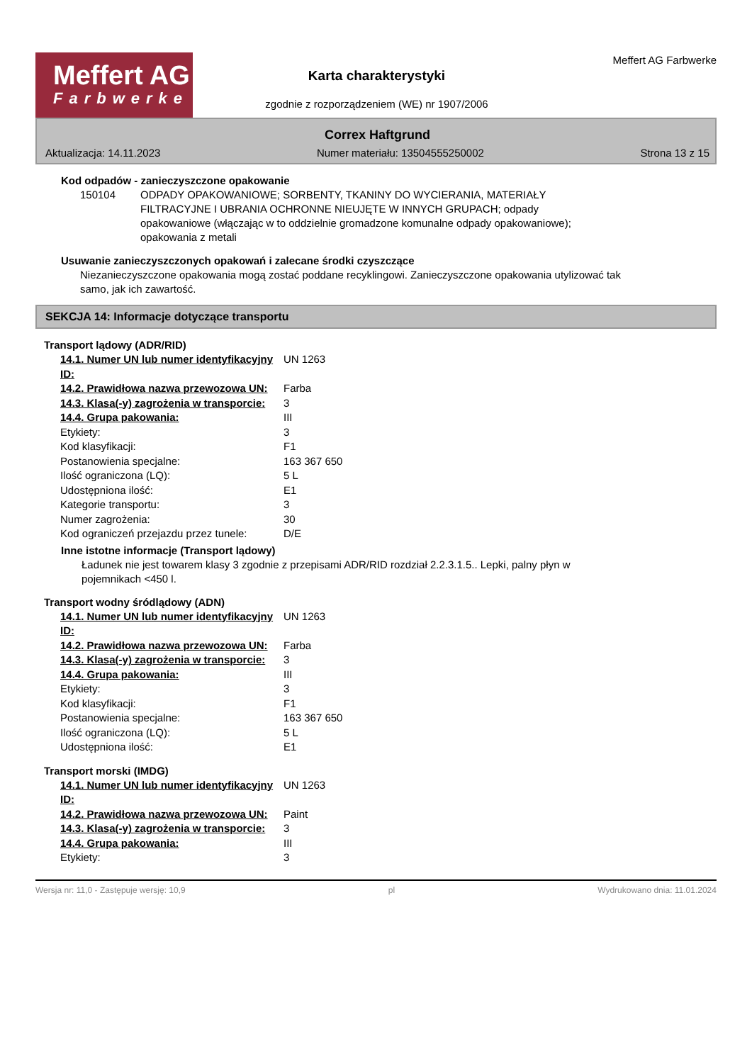Meffert AG
Farbwerke
Karta charakterystyki
zgodnie z rozporządzeniem (WE) nr 1907/2006
Meffert AG Farbwerke
Correx Haftgrund
Aktualizacja: 14.11.2023 Numer materiału: 13504555250002 Strona 13 z 15
Kod odpadów - zanieczyszczone opakowanie
150104 ODPADY OPAKOWANIOWE; SORBENTY, TKANINY DO WYCIERANIA, MATERIAŁY FILTRACYJNE I UBRANIA OCHRONNE NIEUJĘTE W INNYCH GRUPACH; odpady opakowaniowe (włączając w to oddzielnie gromadzone komunalne odpady opakowaniowe); opakowania z metali
Usuwanie zanieczyszczonych opakowań i zalecane środki czyszczące
Niezanieczyszczone opakowania mogą zostać poddane recyklingowi. Zanieczyszczone opakowania utylizować tak samo, jak ich zawartość.
SEKCJA 14: Informacje dotyczące transportu
Transport lądowy (ADR/RID)
| 14.1. Numer UN lub numer identyfikacyjny ID: | UN 1263 |
| 14.2. Prawidłowa nazwa przewozowa UN: | Farba |
| 14.3. Klasa(-y) zagrożenia w transporcie: | 3 |
| 14.4. Grupa pakowania: | III |
| Etykiety: | 3 |
| Kod klasyfikacji: | F1 |
| Postanowienia specjalne: | 163 367 650 |
| Ilość ograniczona (LQ): | 5 L |
| Udostępniona ilość: | E1 |
| Kategorie transportu: | 3 |
| Numer zagrożenia: | 30 |
| Kod ograniczeń przejazdu przez tunele: | D/E |
Inne istotne informacje (Transport lądowy)
Ładunek nie jest towarem klasy 3 zgodnie z przepisami ADR/RID rozdział 2.2.3.1.5.. Lepki, palny płyn w pojemnikach <450 l.
Transport wodny śródlądowy (ADN)
| 14.1. Numer UN lub numer identyfikacyjny ID: | UN 1263 |
| 14.2. Prawidłowa nazwa przewozowa UN: | Farba |
| 14.3. Klasa(-y) zagrożenia w transporcie: | 3 |
| 14.4. Grupa pakowania: | III |
| Etykiety: | 3 |
| Kod klasyfikacji: | F1 |
| Postanowienia specjalne: | 163 367 650 |
| Ilość ograniczona (LQ): | 5 L |
| Udostępniona ilość: | E1 |
Transport morski (IMDG)
| 14.1. Numer UN lub numer identyfikacyjny ID: | UN 1263 |
| 14.2. Prawidłowa nazwa przewozowa UN: | Paint |
| 14.3. Klasa(-y) zagrożenia w transporcie: | 3 |
| 14.4. Grupa pakowania: | III |
| Etykiety: | 3 |
Wersja nr: 11,0 - Zastępuje wersję: 10,9 pl Wydrukowano dnia: 11.01.2024